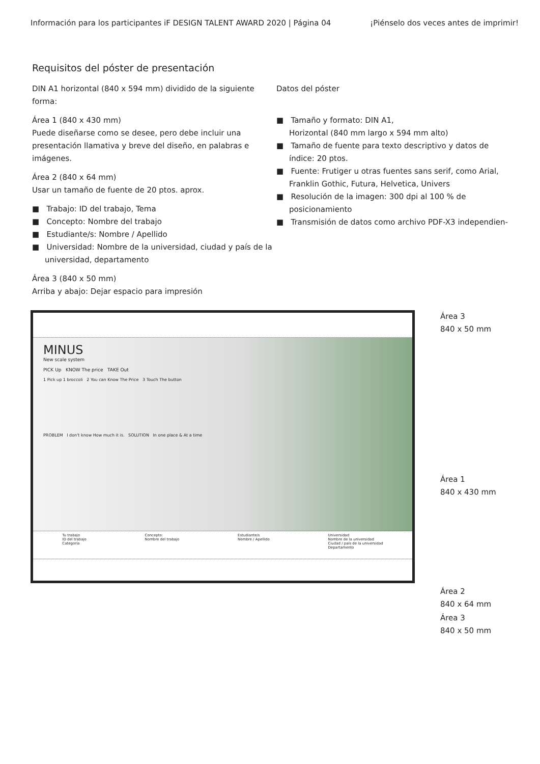Información para los participantes iF DESIGN TALENT AWARD 2020 | Página 04 ¡Piénselo dos veces antes de imprimir!
Requisitos del póster de presentación
DIN A1 horizontal (840 x 594 mm) dividido de la siguiente forma:
Área 1 (840 x 430 mm)
Puede diseñarse como se desee, pero debe incluir una presentación llamativa y breve del diseño, en palabras e imágenes.
Área 2 (840 x 64 mm)
Usar un tamaño de fuente de 20 ptos. aprox.
■ Trabajo: ID del trabajo, Tema
■ Concepto: Nombre del trabajo
■ Estudiante/s: Nombre / Apellido
■ Universidad: Nombre de la universidad, ciudad y país de la universidad, departamento
Área 3 (840 x 50 mm)
Arriba y abajo: Dejar espacio para impresión
Datos del póster
■ Tamaño y formato: DIN A1,
Horizontal (840 mm largo x 594 mm alto)
■ Tamaño de fuente para texto descriptivo y datos de índice: 20 ptos.
■ Fuente: Frutiger u otras fuentes sans serif, como Arial, Franklin Gothic, Futura, Helvetica, Univers
■ Resolución de la imagen: 300 dpi al 100 % de posicionamiento
■ Transmisión de datos como archivo PDF-X3 independien-
MINUS
New scale system
PICK Up KNOW The price TAKE Out
1 Pick up 1 broccoli 2 You can Know The Price 3 Touch The button
PROBLEM I don't know How much it is. SOLUTION In one place & At a time
Tu trabajo
ID del trabajo
Categoría
Concepto:
Nombre del trabajo
Estudiante/s
Nombre / Apellido
Universidad
Nombre de la universidad
Ciudad / país de la universidad
Departamento
Área 3
840 x 50 mm
Área 1
840 x 430 mm
Área 2
840 x 64 mm
Área 3
840 x 50 mm